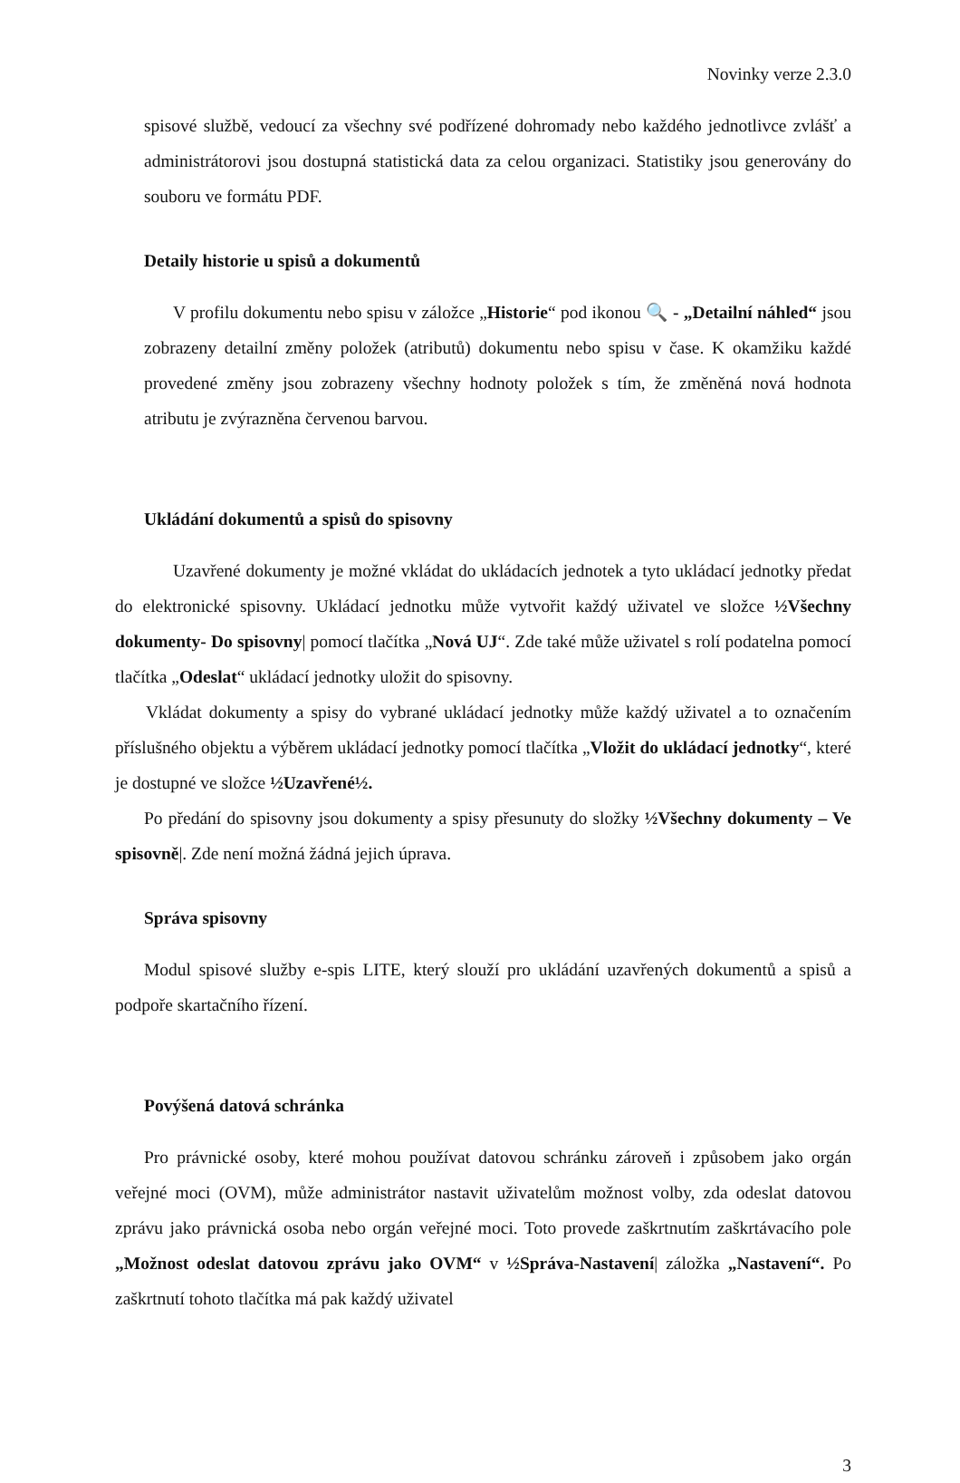Novinky verze 2.3.0
spisové službě, vedoucí za všechny své podřízené dohromady nebo každého jednotlivce zvlášť a administrátorovi jsou dostupná statistická data za celou organizaci. Statistiky jsou generovány do souboru ve formátu PDF.
Detaily historie u spisů a dokumentů
V profilu dokumentu nebo spisu v záložce „Historie“ pod ikonou 🔍 - „Detailní náhled“ jsou zobrazeny detailní změny položek (atributů) dokumentu nebo spisu v čase. K okamžiku každé provedené změny jsou zobrazeny všechny hodnoty položek s tím, že změněná nová hodnota atributu je zvýrazněna červenou barvou.
Ukládání dokumentů a spisů do spisovny
Uzavřené dokumenty je možné vkládat do ukládacích jednotek a tyto ukládací jednotky předat do elektronické spisovny. Ukládací jednotku může vytvořit každý uživatel ve složce ½Všechny dokumenty- Do spisovny| pomocí tlačítka „Nová UJ“. Zde také může uživatel s rolí podatelna pomocí tlačítka „Odeslat“ ukládací jednotky uložit do spisovny.
Vkládat dokumenty a spisy do vybrané ukládací jednotky může každý uživatel a to označením příslušného objektu a výběrem ukládací jednotky pomocí tlačítka „Vložit do ukládací jednotky“, které je dostupné ve složce ½Uzavřené½.
Po předání do spisovny jsou dokumenty a spisy přesunuty do složky ½Všechny dokumenty – Ve spisovně|. Zde není možná žádná jejich úprava.
Správa spisovny
Modul spisové služby e-spis LITE, který slouží pro ukládání uzavřených dokumentů a spisů a podpoře skartačního řízení.
Povýšená datová schránka
Pro právnické osoby, které mohou používat datovou schránku zároveň i způsobem jako orgán veřejné moci (OVM), může administrátor nastavit uživatelům možnost volby, zda odeslat datovou zprávu jako právnická osoba nebo orgán veřejné moci. Toto provede zaškrtnutím zaškrtávacího pole „Možnost odeslat datovou zprávu jako OVM“ v ½Správa-Nastavení| záložka „Nastavení“. Po zaškrtnutí tohoto tlačítka má pak každý uživatel
3